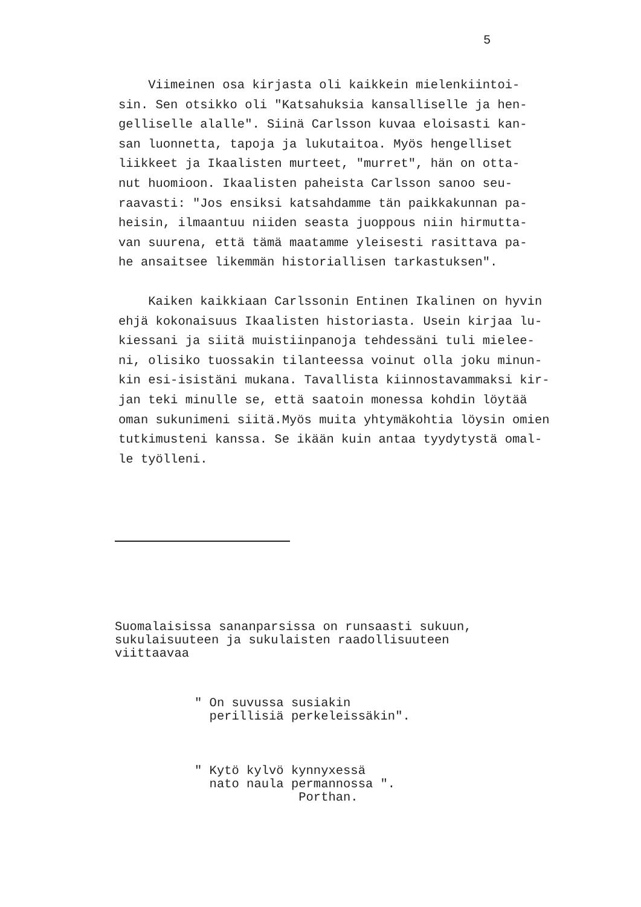5
Viimeinen osa kirjasta oli kaikkein mielenkiintoi- sin. Sen otsikko oli "Katsahuksia kansalliselle ja hen- gelliselle alalle". Siinä Carlsson kuvaa eloisasti kan- san luonnetta, tapoja ja lukutaitoa. Myös hengelliset liikkeet ja Ikaalisten murteet, "murret", hän on otta- nut huomioon. Ikaalisten paheista Carlsson sanoo seu- raavasti: "Jos ensiksi katsahdamme tän paikkakunnan pa- heisin, ilmaantuu niiden seasta juoppous niin hirmutta- van suurena, että tämä maatamme yleisesti rasittava pa- he ansaitsee likemmän historiallisen tarkastuksen".
Kaiken kaikkiaan Carlssonin Entinen Ikalinen on hyvin ehjä kokonaisuus Ikaalisten historiasta. Usein kirjaa lu- kiessani ja siitä muistiinpanoja tehdessäni tuli mielee- ni, olisiko tuossakin tilanteessa voinut olla joku minun- kin esi-isistäni mukana. Tavallista kiinnostavammaksi kir- jan teki minulle se, että saatoin monessa kohdin löytää oman sukunimeni siitä.Myös muita yhtymäkohtia löysin omien tutkimusteni kanssa. Se ikään kuin antaa tyydytystä omal- le työlleni.
Suomalaisissa sananparsissa on runsaasti sukuun, sukulaisuuteen ja sukulaisten raadollisuuteen viittaavaa
" On suvussa susiakin perillisiä perkeleissäkin".
" Kytö kylvö kynnyxessä nato naula permannossa ". Porthan.